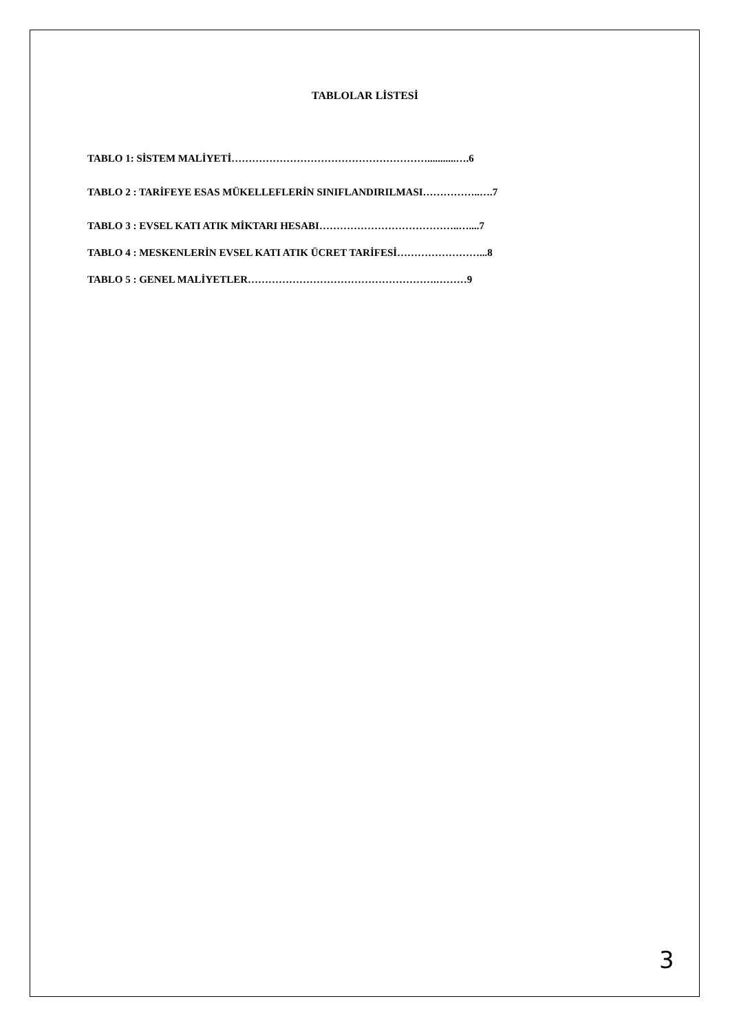TABLOLAR LİSTESİ
TABLO 1: SİSTEM MALİYETİ…………………………………………………...........….6
TABLO 2 : TARİFEYE ESAS MÜKELLEFLERİN SINIFLANDIRILMASI……………..….7
TABLO 3 : EVSEL KATI ATIK MİKTARI HESABI…………………………………..…....7
TABLO 4 : MESKENLERİN EVSEL KATI ATIK ÜCRET TARİFESİ……………………...8
TABLO 5 : GENEL MALİYETLER……………………………………………….………9
3